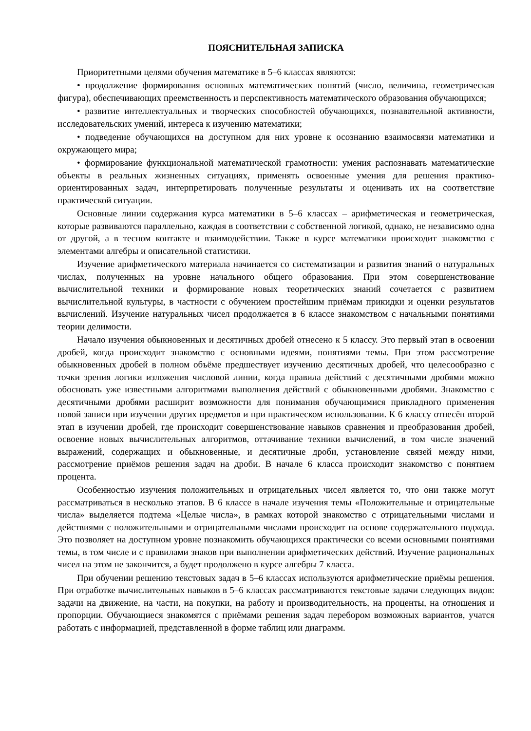ПОЯСНИТЕЛЬНАЯ ЗАПИСКА
Приоритетными целями обучения математике в 5–6 классах являются:
• продолжение формирования основных математических понятий (число, величина, геометрическая фигура), обеспечивающих преемственность и перспективность математического образования обучающихся;
• развитие интеллектуальных и творческих способностей обучающихся, познавательной активности, исследовательских умений, интереса к изучению математики;
• подведение обучающихся на доступном для них уровне к осознанию взаимосвязи математики и окружающего мира;
• формирование функциональной математической грамотности: умения распознавать математические объекты в реальных жизненных ситуациях, применять освоенные умения для решения практико-ориентированных задач, интерпретировать полученные результаты и оценивать их на соответствие практической ситуации.
Основные линии содержания курса математики в 5–6 классах – арифметическая и геометрическая, которые развиваются параллельно, каждая в соответствии с собственной логикой, однако, не независимо одна от другой, а в тесном контакте и взаимодействии. Также в курсе математики происходит знакомство с элементами алгебры и описательной статистики.
Изучение арифметического материала начинается со систематизации и развития знаний о натуральных числах, полученных на уровне начального общего образования. При этом совершенствование вычислительной техники и формирование новых теоретических знаний сочетается с развитием вычислительной культуры, в частности с обучением простейшим приёмам прикидки и оценки результатов вычислений. Изучение натуральных чисел продолжается в 6 классе знакомством с начальными понятиями теории делимости.
Начало изучения обыкновенных и десятичных дробей отнесено к 5 классу. Это первый этап в освоении дробей, когда происходит знакомство с основными идеями, понятиями темы. При этом рассмотрение обыкновенных дробей в полном объёме предшествует изучению десятичных дробей, что целесообразно с точки зрения логики изложения числовой линии, когда правила действий с десятичными дробями можно обосновать уже известными алгоритмами выполнения действий с обыкновенными дробями. Знакомство с десятичными дробями расширит возможности для понимания обучающимися прикладного применения новой записи при изучении других предметов и при практическом использовании. К 6 классу отнесён второй этап в изучении дробей, где происходит совершенствование навыков сравнения и преобразования дробей, освоение новых вычислительных алгоритмов, оттачивание техники вычислений, в том числе значений выражений, содержащих и обыкновенные, и десятичные дроби, установление связей между ними, рассмотрение приёмов решения задач на дроби. В начале 6 класса происходит знакомство с понятием процента.
Особенностью изучения положительных и отрицательных чисел является то, что они также могут рассматриваться в несколько этапов. В 6 классе в начале изучения темы «Положительные и отрицательные числа» выделяется подтема «Целые числа», в рамках которой знакомство с отрицательными числами и действиями с положительными и отрицательными числами происходит на основе содержательного подхода. Это позволяет на доступном уровне познакомить обучающихся практически со всеми основными понятиями темы, в том числе и с правилами знаков при выполнении арифметических действий. Изучение рациональных чисел на этом не закончится, а будет продолжено в курсе алгебры 7 класса.
При обучении решению текстовых задач в 5–6 классах используются арифметические приёмы решения. При отработке вычислительных навыков в 5–6 классах рассматриваются текстовые задачи следующих видов: задачи на движение, на части, на покупки, на работу и производительность, на проценты, на отношения и пропорции. Обучающиеся знакомятся с приёмами решения задач перебором возможных вариантов, учатся работать с информацией, представленной в форме таблиц или диаграмм.